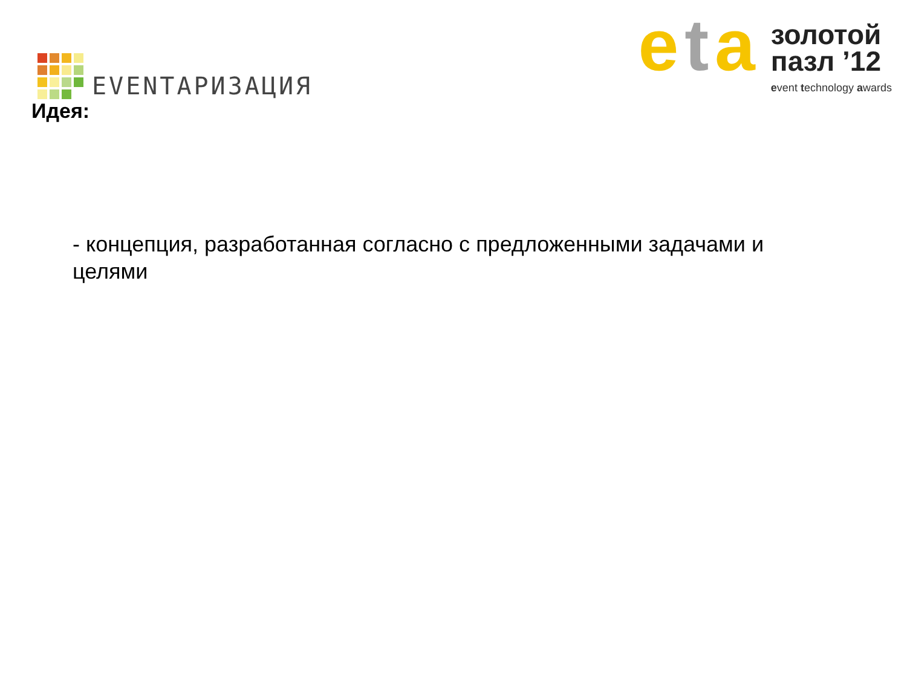EVENTАРИЗАЦИЯ
eta
золотой
пазл ’12
event technology awards
Идея:
- концепция, разработанная согласно с предложенными задачами и целями